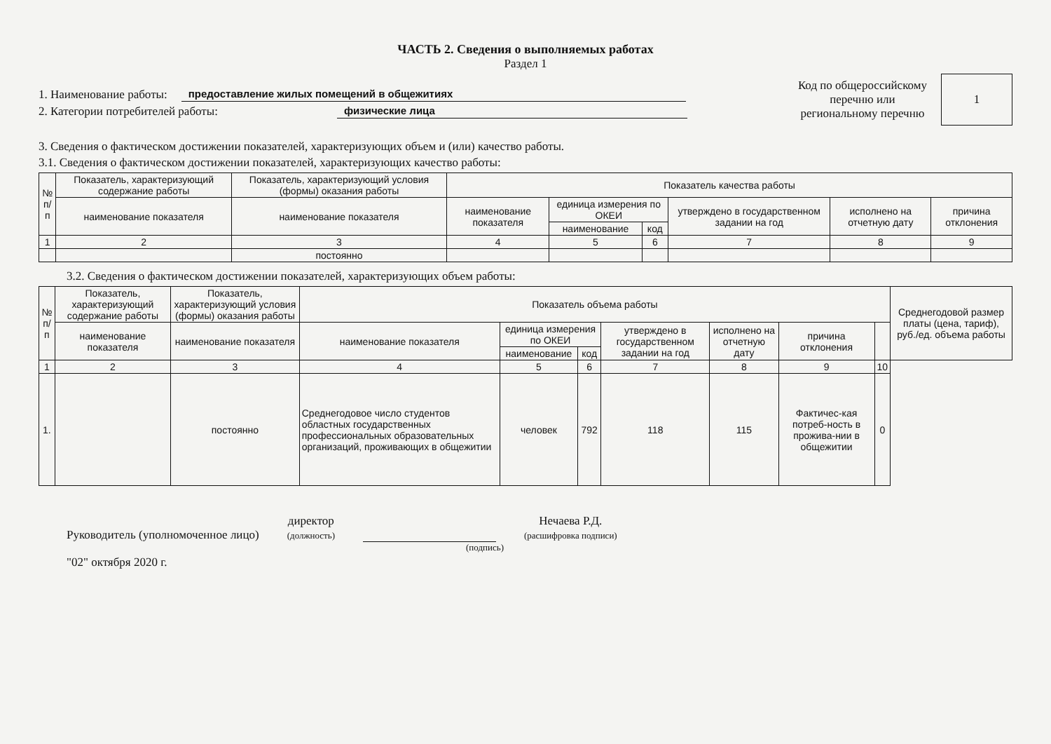ЧАСТЬ 2. Сведения о выполняемых работах
Раздел 1
1. Наименование работы: предоставление жилых помещений в общежитиях
2. Категории потребителей работы: физические лица
Код по общероссийскому
перечню или
региональному перечню
1
3. Сведения о фактическом достижении показателей, характеризующих объем и (или) качество работы.
3.1. Сведения о фактическом достижении показателей, характеризующих качество работы:
| № п/п | Показатель, характеризующий содержание работы | Показатель, характеризующий условия (формы) оказания работы | Показатель качества работы | | | | | |
| --- | --- | --- | --- | --- | --- | --- | --- | --- |
| | наименование показателя | наименование показателя | наименование показателя | единица измерения по ОКЕИ | | утверждено в государственном задании на год | исполнено на отчетную дату | причина отклонения |
| | | | | наименование | код | | | |
| 1 | 2 | 3 | 4 | 5 | 6 | 7 | 8 | 9 |
| | | постоянно | | | | | | |
3.2. Сведения о фактическом достижении показателей, характеризующих объем работы:
| № п/п | Показатель, характеризующий содержание работы | Показатель, характеризующий условия (формы) оказания работы | Показатель объема работы | | | | | | | Среднегодовой размер платы (цена, тариф), руб./ед. объема работы |
| --- | --- | --- | --- | --- | --- | --- | --- | --- | --- | --- |
| | наименование показателя | наименование показателя | наименование показателя | единица измерения по ОКЕИ | | утверждено в государственном задании на год | исполнено на отчетную дату | причина отклонения | | |
| | | | | наименование | код | | | | | |
| 1 | 2 | 3 | 4 | 5 | 6 | 7 | 8 | 9 | 10 | |
| 1. | | постоянно | Среднегодовое число студентов областных государственных профессиональных образовательных организаций, проживающих в общежитии | человек | 792 | 118 | 115 | Фактичес-кая потреб-ность в прожива-нии в общежитии | 0 | |
Руководитель (уполномоченное лицо) директор
(должность) Нечаева Р.Д.
(расшифровка подписи)
(подпись)
"02" октября 2020 г.